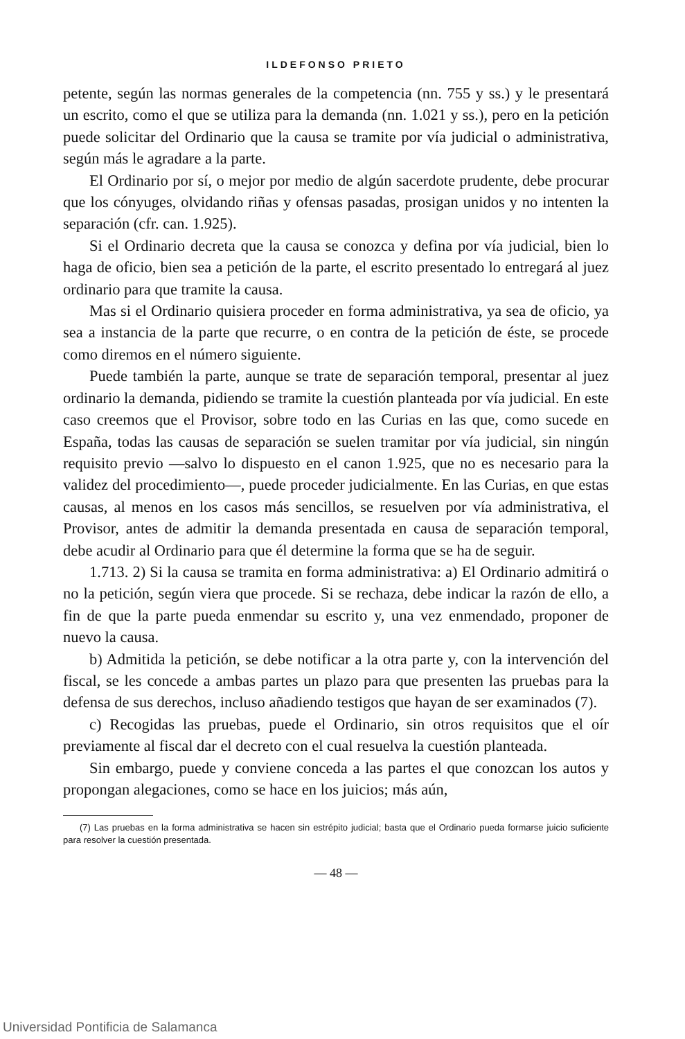ILDEFONSO PRIETO
petente, según las normas generales de la competencia (nn. 755 y ss.) y le presentará un escrito, como el que se utiliza para la demanda (nn. 1.021 y ss.), pero en la petición puede solicitar del Ordinario que la causa se tramite por vía judicial o administrativa, según más le agradare a la parte.
El Ordinario por sí, o mejor por medio de algún sacerdote prudente, debe procurar que los cónyuges, olvidando riñas y ofensas pasadas, prosigan unidos y no intenten la separación (cfr. can. 1.925).
Si el Ordinario decreta que la causa se conozca y defina por vía judicial, bien lo haga de oficio, bien sea a petición de la parte, el escrito presentado lo entregará al juez ordinario para que tramite la causa.
Mas si el Ordinario quisiera proceder en forma administrativa, ya sea de oficio, ya sea a instancia de la parte que recurre, o en contra de la petición de éste, se procede como diremos en el número siguiente.
Puede también la parte, aunque se trate de separación temporal, presentar al juez ordinario la demanda, pidiendo se tramite la cuestión planteada por vía judicial. En este caso creemos que el Provisor, sobre todo en las Curias en las que, como sucede en España, todas las causas de separación se suelen tramitar por vía judicial, sin ningún requisito previo —salvo lo dispuesto en el canon 1.925, que no es necesario para la validez del procedimiento—, puede proceder judicialmente. En las Curias, en que estas causas, al menos en los casos más sencillos, se resuelven por vía administrativa, el Provisor, antes de admitir la demanda presentada en causa de separación temporal, debe acudir al Ordinario para que él determine la forma que se ha de seguir.
1.713. 2) Si la causa se tramita en forma administrativa: a) El Ordinario admitirá o no la petición, según viera que procede. Si se rechaza, debe indicar la razón de ello, a fin de que la parte pueda enmendar su escrito y, una vez enmendado, proponer de nuevo la causa.
b) Admitida la petición, se debe notificar a la otra parte y, con la intervención del fiscal, se les concede a ambas partes un plazo para que presenten las pruebas para la defensa de sus derechos, incluso añadiendo testigos que hayan de ser examinados (7).
c) Recogidas las pruebas, puede el Ordinario, sin otros requisitos que el oír previamente al fiscal dar el decreto con el cual resuelva la cuestión planteada.
Sin embargo, puede y conviene conceda a las partes el que conozcan los autos y propongan alegaciones, como se hace en los juicios; más aún,
(7) Las pruebas en la forma administrativa se hacen sin estrépito judicial; basta que el Ordinario pueda formarse juicio suficiente para resolver la cuestión presentada.
— 48 —
Universidad Pontificia de Salamanca